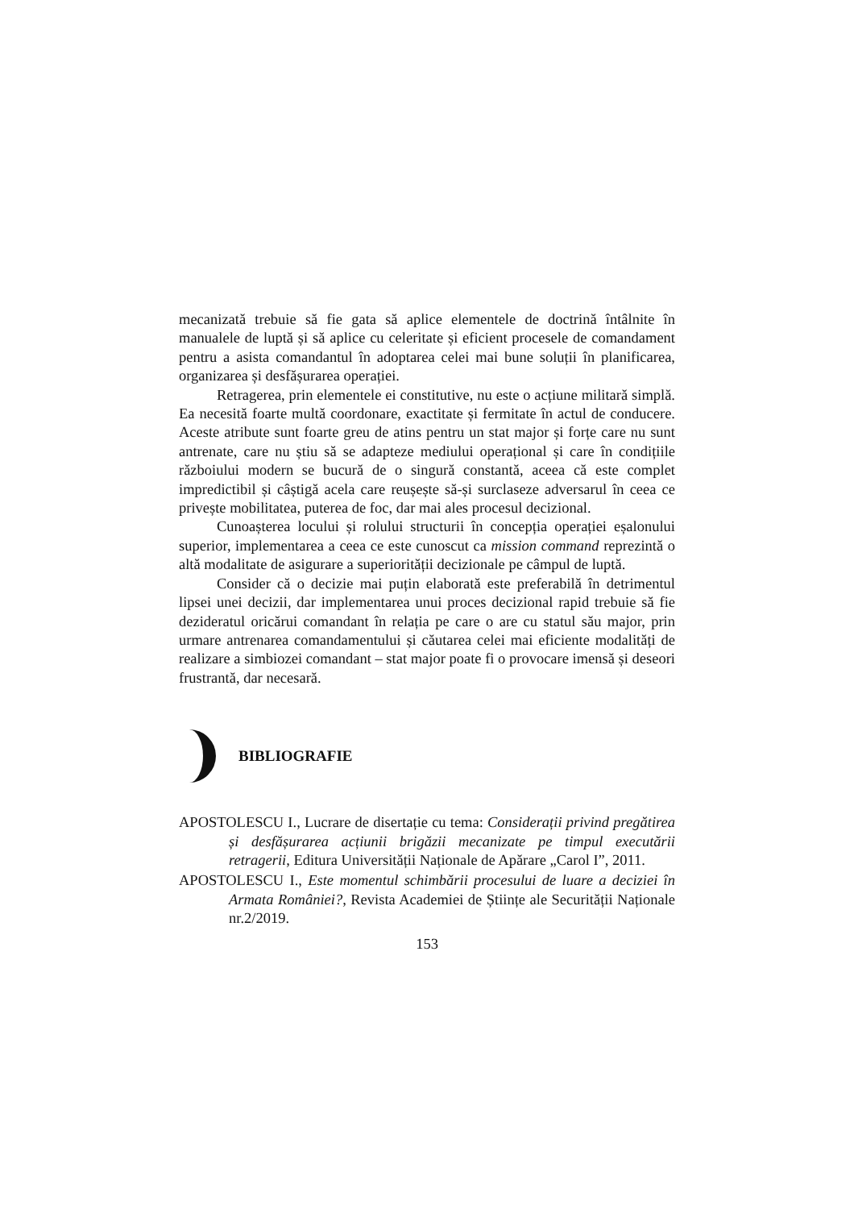mecanizată trebuie să fie gata să aplice elementele de doctrină întâlnite în manualele de luptă și să aplice cu celeritate și eficient procesele de comandament pentru a asista comandantul în adoptarea celei mai bune soluții în planificarea, organizarea și desfășurarea operației.
Retragerea, prin elementele ei constitutive, nu este o acțiune militară simplă. Ea necesită foarte multă coordonare, exactitate și fermitate în actul de conducere. Aceste atribute sunt foarte greu de atins pentru un stat major și forțe care nu sunt antrenate, care nu știu să se adapteze mediului operațional și care în condițiile războiului modern se bucură de o singură constantă, aceea că este complet impredictibil și câștigă acela care reușește să-și surclaseze adversarul în ceea ce privește mobilitatea, puterea de foc, dar mai ales procesul decizional.
Cunoașterea locului și rolului structurii în concepția operației eșalonului superior, implementarea a ceea ce este cunoscut ca mission command reprezintă o altă modalitate de asigurare a superiorității decizionale pe câmpul de luptă.
Consider că o decizie mai puțin elaborată este preferabilă în detrimentul lipsei unei decizii, dar implementarea unui proces decizional rapid trebuie să fie dezideratul oricărui comandant în relația pe care o are cu statul său major, prin urmare antrenarea comandamentului și căutarea celei mai eficiente modalități de realizare a simbiozei comandant – stat major poate fi o provocare imensă și deseori frustrantă, dar necesară.
BIBLIOGRAFIE
APOSTOLESCU I., Lucrare de disertație cu tema: Considerații privind pregătirea și desfășurarea acțiunii brigăzii mecanizate pe timpul executării retragerii, Editura Universității Naționale de Apărare „Carol I”, 2011.
APOSTOLESCU I., Este momentul schimbării procesului de luare a deciziei în Armata României?, Revista Academiei de Științe ale Securității Naționale nr.2/2019.
153